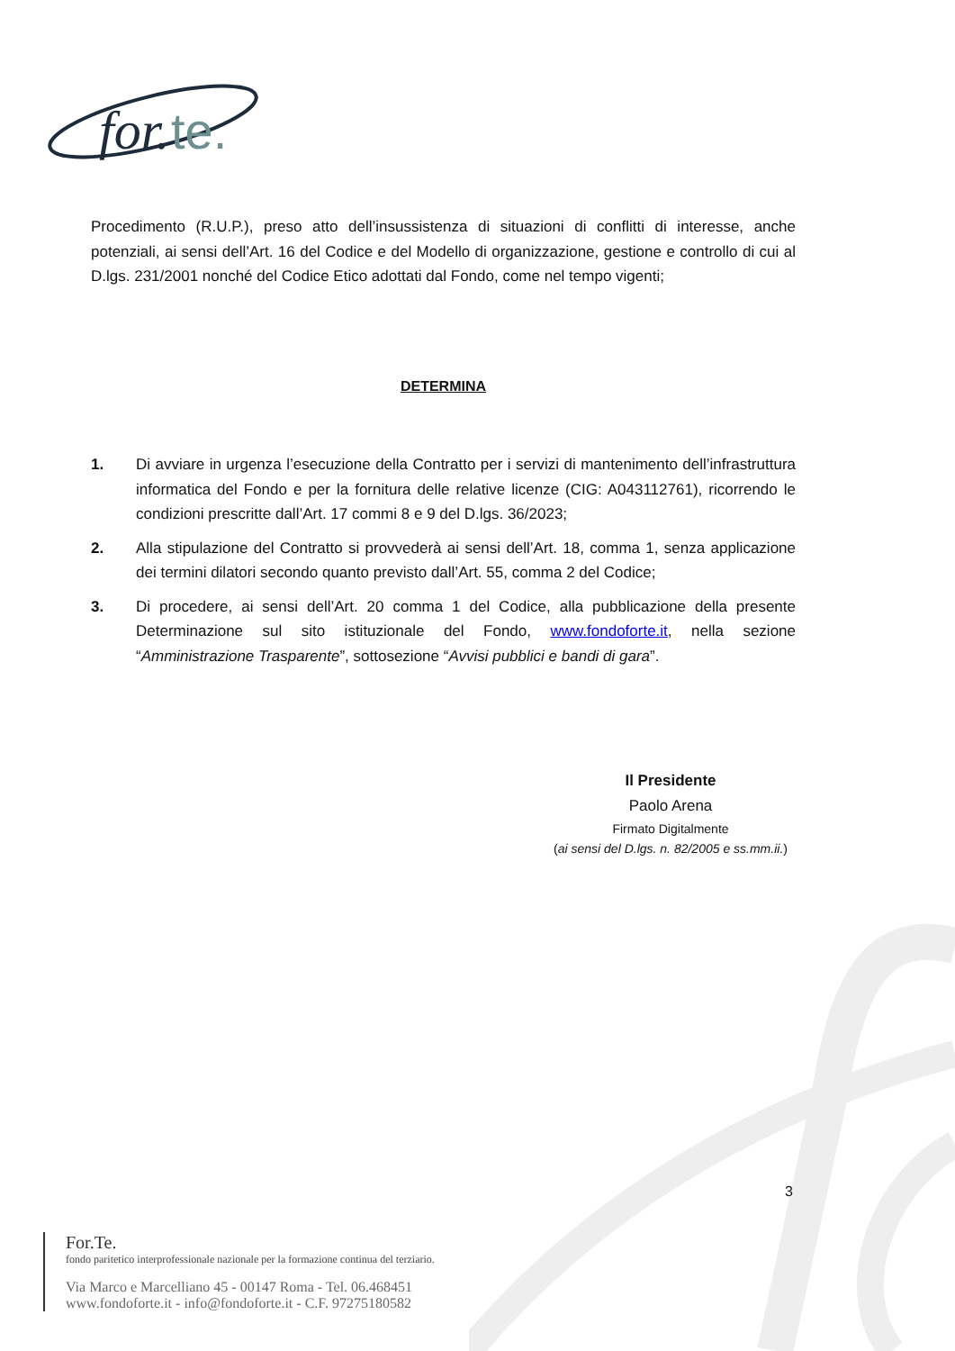for.
te.
Procedimento (R.U.P.), preso atto dell’insussistenza di situazioni di conflitti di interesse, anche potenziali, ai sensi dell’Art. 16 del Codice e del Modello di organizzazione, gestione e controllo di cui al D.lgs. 231/2001 nonché del Codice Etico adottati dal Fondo, come nel tempo vigenti;
DETERMINA
1. Di avviare in urgenza l’esecuzione della Contratto per i servizi di mantenimento dell’infrastruttura informatica del Fondo e per la fornitura delle relative licenze (CIG: A043112761), ricorrendo le condizioni prescritte dall’Art. 17 commi 8 e 9 del D.lgs. 36/2023;
2. Alla stipulazione del Contratto si provvederà ai sensi dell’Art. 18, comma 1, senza applicazione dei termini dilatori secondo quanto previsto dall’Art. 55, comma 2 del Codice;
3. Di procedere, ai sensi dell’Art. 20 comma 1 del Codice, alla pubblicazione della presente Determinazione sul sito istituzionale del Fondo, www.fondoforte.it, nella sezione “Amministrazione Trasparente”, sottosezione “Avvisi pubblici e bandi di gara”.
Il Presidente
Paolo Arena
Firmato Digitalmente
(ai sensi del D.lgs. n. 82/2005 e ss.mm.ii.)
3
For.Te.
fondo paritetico interprofessionale nazionale per la formazione continua del terziario.
Via Marco e Marcelliano 45 - 00147 Roma - Tel. 06.468451
www.fondoforte.it - info@fondoforte.it - C.F. 97275180582